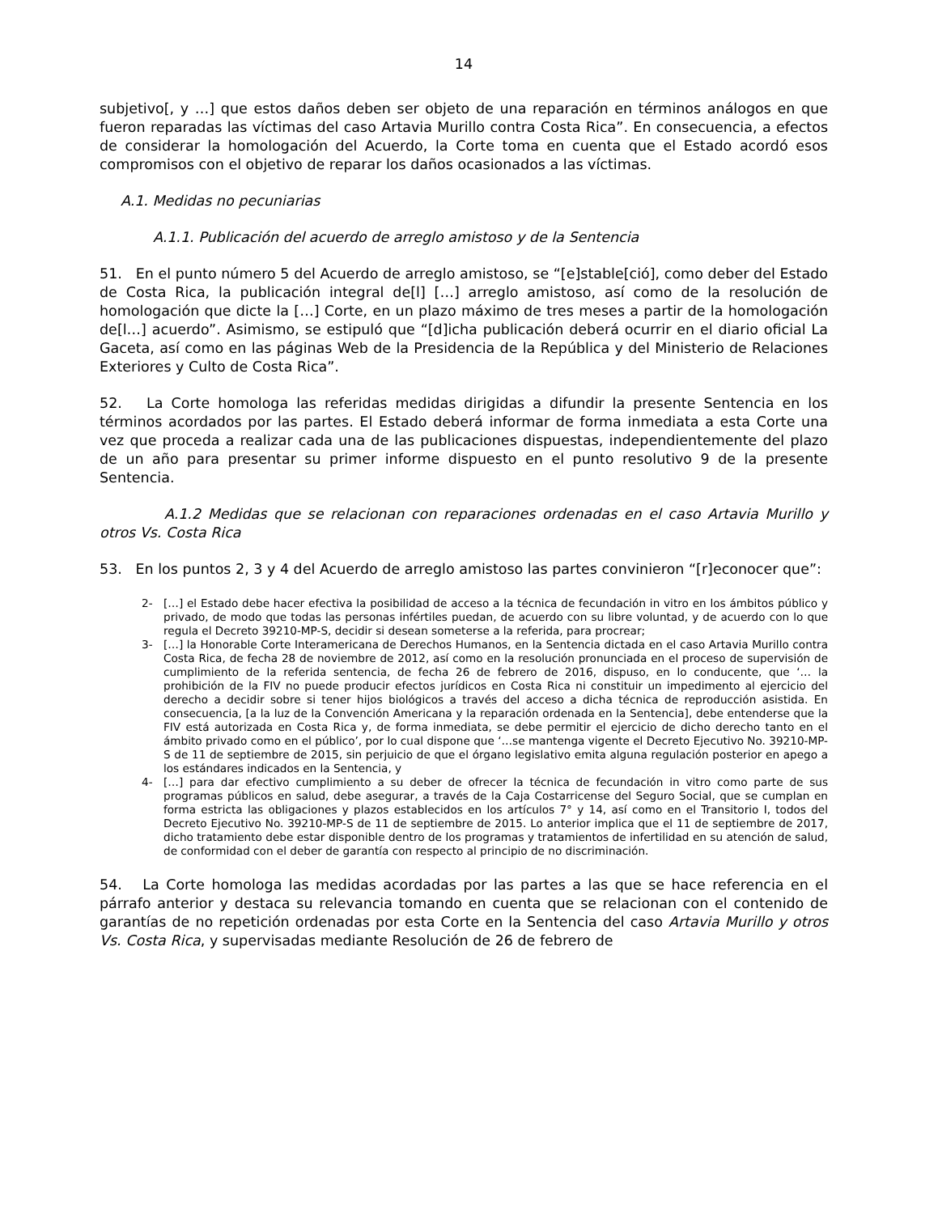14
subjetivo[, y …] que estos daños deben ser objeto de una reparación en términos análogos en que fueron reparadas las víctimas del caso Artavia Murillo contra Costa Rica”. En consecuencia, a efectos de considerar la homologación del Acuerdo, la Corte toma en cuenta que el Estado acordó esos compromisos con el objetivo de reparar los daños ocasionados a las víctimas.
A.1. Medidas no pecuniarias
A.1.1. Publicación del acuerdo de arreglo amistoso y de la Sentencia
51. En el punto número 5 del Acuerdo de arreglo amistoso, se “[e]stable[ció], como deber del Estado de Costa Rica, la publicación integral de[l] […] arreglo amistoso, así como de la resolución de homologación que dicte la […] Corte, en un plazo máximo de tres meses a partir de la homologación de[l…] acuerdo”. Asimismo, se estipuló que “[d]icha publicación deberá ocurrir en el diario oficial La Gaceta, así como en las páginas Web de la Presidencia de la República y del Ministerio de Relaciones Exteriores y Culto de Costa Rica”.
52. La Corte homologa las referidas medidas dirigidas a difundir la presente Sentencia en los términos acordados por las partes. El Estado deberá informar de forma inmediata a esta Corte una vez que proceda a realizar cada una de las publicaciones dispuestas, independientemente del plazo de un año para presentar su primer informe dispuesto en el punto resolutivo 9 de la presente Sentencia.
A.1.2 Medidas que se relacionan con reparaciones ordenadas en el caso Artavia Murillo y otros Vs. Costa Rica
53. En los puntos 2, 3 y 4 del Acuerdo de arreglo amistoso las partes convinieron “[r]econocer que”:
2- […] el Estado debe hacer efectiva la posibilidad de acceso a la técnica de fecundación in vitro en los ámbitos público y privado, de modo que todas las personas infértiles puedan, de acuerdo con su libre voluntad, y de acuerdo con lo que regula el Decreto 39210-MP-S, decidir si desean someterse a la referida, para procrear;
3- […] la Honorable Corte Interamericana de Derechos Humanos, en la Sentencia dictada en el caso Artavia Murillo contra Costa Rica, de fecha 28 de noviembre de 2012, así como en la resolución pronunciada en el proceso de supervisión de cumplimiento de la referida sentencia, de fecha 26 de febrero de 2016, dispuso, en lo conducente, que ‘… la prohibición de la FIV no puede producir efectos jurídicos en Costa Rica ni constituir un impedimento al ejercicio del derecho a decidir sobre si tener hijos biológicos a través del acceso a dicha técnica de reproducción asistida. En consecuencia, [a la luz de la Convención Americana y la reparación ordenada en la Sentencia], debe entenderse que la FIV está autorizada en Costa Rica y, de forma inmediata, se debe permitir el ejercicio de dicho derecho tanto en el ámbito privado como en el público’, por lo cual dispone que ‘…se mantenga vigente el Decreto Ejecutivo No. 39210-MP-S de 11 de septiembre de 2015, sin perjuicio de que el órgano legislativo emita alguna regulación posterior en apego a los estándares indicados en la Sentencia, y
4- […] para dar efectivo cumplimiento a su deber de ofrecer la técnica de fecundación in vitro como parte de sus programas públicos en salud, debe asegurar, a través de la Caja Costarricense del Seguro Social, que se cumplan en forma estricta las obligaciones y plazos establecidos en los artículos 7° y 14, así como en el Transitorio I, todos del Decreto Ejecutivo No. 39210-MP-S de 11 de septiembre de 2015. Lo anterior implica que el 11 de septiembre de 2017, dicho tratamiento debe estar disponible dentro de los programas y tratamientos de infertilidad en su atención de salud, de conformidad con el deber de garantía con respecto al principio de no discriminación.
54. La Corte homologa las medidas acordadas por las partes a las que se hace referencia en el párrafo anterior y destaca su relevancia tomando en cuenta que se relacionan con el contenido de garantías de no repetición ordenadas por esta Corte en la Sentencia del caso Artavia Murillo y otros Vs. Costa Rica, y supervisadas mediante Resolución de 26 de febrero de